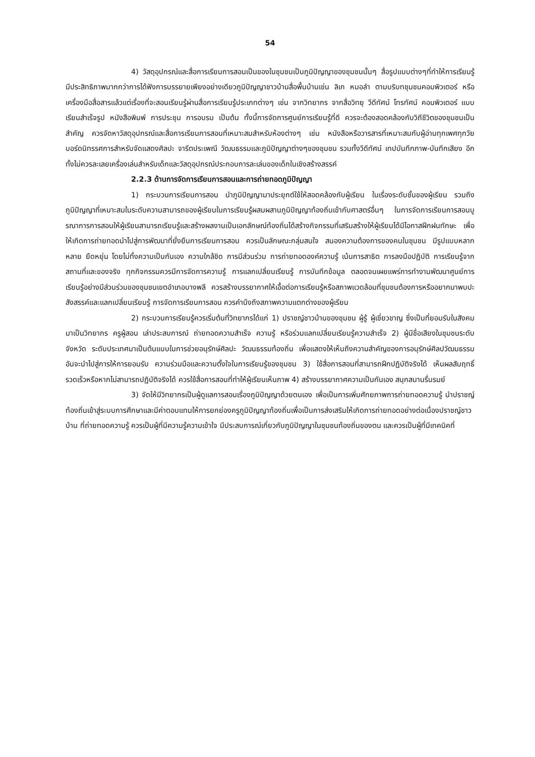54
4) วัสดุอุปกรณ์และสื่อการเรียนการสอนเป็นของในชุมชนเป็นภูมิปัญญาของชุมชนนั้นๆ สื่อรูปแบบต่างๆที่ทำให้การเรียนรู้มีประสิทธิภาพมากกว่าการได้ฟังการบรรยายเพียงอย่างเดียวภูมิปัญญาชาวบ้านสื่อพื้นบ้านเช่น ลิเก หมอลำ ตามบริบทชุมชนคอมพิวเตอร์ หรือเครื่องมือสื่อสารแล้วแต่เรื่องที่จะสอนเรียนรู้ผ่านสื่อการเรียนรู้ประเภทต่างๆ เช่น จากวิทยากร จากสื่อวิทยุ วีดีทัศน์ โทรทัศน์ คอมพิวเตอร์ แบบเรียนสำเร็จรูป หนังสือพิมพ์ การประชุม การอบรม เป็นต้น ทั้งนี้การจัดการศูนย์การเรียนรู้ที่ดี ควรจะต้องสอดคล้องกับวิถีชีวิตของชุมชนเป็นสำคัญ ควรจัดหาวัสดุอุปกรณ์และสื่อการเรียนการสอนที่เหมาะสมสำหรับห้องต่างๆ เช่น หนังสือหรือวารสารที่เหมาะสมกับผู้อ่านทุกเพศทุกวัย บอร์ดนิทรรศการสำหรับจัดแสดงศิลปะ จารีตประเพณี วัฒนธรรมและภูมิปัญญาต่างๆของชุมชน รวมทั้งวีดีทัศน์ เทปบันทึกภาพ-บันทึกเสียง อีกทั้งไม่ควรละเลยเครื่องเล่นสำหรับเด็กและวัสดุอุปกรณ์ประกอบการละเล่นของเด็กในเชิงสร้างสรรค์
2.2.3 ด้านการจัดการเรียนการสอนและการถ่ายทอดภูมิปัญญา
1) กระบวนการเรียนการสอน นำภูมิปัญญามาประยุกต์ใช้ให้สอดคล้องกับผู้เรียน ในเรื่องระดับชั้นของผู้เรียน รวมถึงภูมิปัญญาที่เหมาะสมในระดับความสามารถของผู้เรียนในการเรียนรู้ผสมผสานภูมิปัญญาท้องถิ่นเข้ากับศาสตร์อื่นๆ ในการจัดการเรียนการสอนบูรณาการการสอนให้ผู้เรียนสามารถเรียนรู้และสร้างผลงานเป็นเอกลักษณ์ท้องถิ่นได้สร้างกิจกรรมที่เสริมสร้างให้ผู้เรียนได้มีโอกาสฝึกฝนทักษะ เพื่อให้เกิดการถ่ายทอดนำไปสู่การพัฒนาที่ยั่งยืนการเรียนการสอน ควรเป็นลักษณะกลุ่มสนใจ สนองความต้องการของคนในชุมชน มีรูปแบบหลากหลาย ยืดหยุ่น โดยไม่ทิ้งความเป็นกันเอง ความใกล้ชิด การมีส่วนร่วม การถ่ายทอดองค์ความรู้ เน้นการสาธิต การลงมือปฏิบัติ การเรียนรู้จากสถานที่และของจริง ทุกกิจกรรมควรมีการจัดการความรู้ การแลกเปลี่ยนเรียนรู้ การบันทึกข้อมูล ตลอดจนเผยแพร่การทำงานพัฒนาศูนย์การเรียนรู้อย่างมีส่วนร่วมของชุมชนเขตอำเภอบางพลี ควรสร้างบรรยากาศให้เอื้อต่อการเรียนรู้หรือสภาพแวดล้อมที่ชุมชนต้องการหรืออยากมาพบปะสังสรรค์และแลกเปลี่ยนเรียนรู้ การจัดการเรียนการสอน ควรคำนึงถึงสภาพความแตกต่างของผู้เรียน
2) กระบวนการเรียนรู้ควรเริ่มต้นที่วิทยากรได้แก่ 1) ปราชญ์ชาวบ้านของชุมชน ผู้รู้ ผู้เชี่ยวชาญ ซึ่งเป็นที่ยอมรับในสังคมมาเป็นวิทยากร ครูผู้สอน เล่าประสบการณ์ ถ่ายทอดความสำเร็จ ความรู้ หรือร่วมแลกเปลี่ยนเรียนรู้ความสำเร็จ 2) ผู้มีชื่อเสียงในชุมชนระดับจังหวัด ระดับประเทศมาเป็นต้นแบบในการช่วยอนุรักษ์ศิลปะ วัฒนธรรมท้องถิ่น เพื่อแสดงให้เห็นถึงความสำคัญของการอนุรักษ์ศิลปวัฒนธรรม อันจะนำไปสู่การให้การยอมรับ ความร่วมมือและความตั้งใจในการเรียนรู้ของชุมชน 3) ใช้สื่อการสอนที่สามารถฝึกปฏิบัติจริงได้ เห็นผลสัมฤทธิ์รวดเร็วหรือหากไม่สามารถปฏิบัติจริงได้ ควรใช้สื่อการสอนที่ทำให้ผู้เรียนเห็นภาพ 4) สร้างบรรยากาศความเป็นกันเอง สนุกสนานรื่นรมย์
3) จัดให้มีวิทยากรเป็นผู้ดูแลการสอนเรื่องภูมิปัญญาด้วยตนเอง เพื่อเป็นการเพิ่มศักยภาพการถ่ายทอดความรู้ นำปราชญ์ท้องถิ่นเข้าสู่ระบบการศึกษาและมีค่าตอบแทนให้การยกย่องครูภูมิปัญญาท้องถิ่นเพื่อเป็นการส่งเสริมให้เกิดการถ่ายทอดอย่างต่อเนื่องปราชญ์ชาวบ้าน ที่ถ่ายทอดความรู้ ควรเป็นผู้ที่มีความรู้ความเข้าใจ มีประสบการณ์เกี่ยวกับภูมิปัญญาในชุมชนท้องถิ่นของตน และควรเป็นผู้ที่มีเทคนิคที่